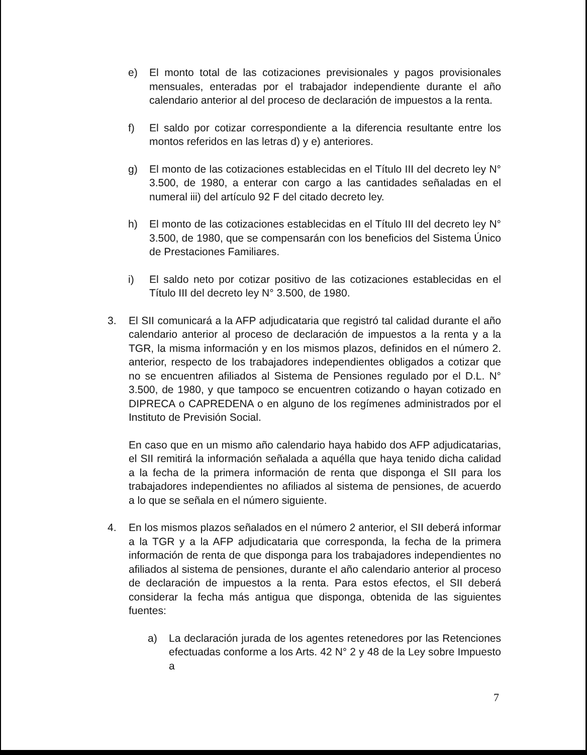e) El monto total de las cotizaciones previsionales y pagos provisionales mensuales, enteradas por el trabajador independiente durante el año calendario anterior al del proceso de declaración de impuestos a la renta.
f) El saldo por cotizar correspondiente a la diferencia resultante entre los montos referidos en las letras d) y e) anteriores.
g) El monto de las cotizaciones establecidas en el Título III del decreto ley N° 3.500, de 1980, a enterar con cargo a las cantidades señaladas en el numeral iii) del artículo 92 F del citado decreto ley.
h) El monto de las cotizaciones establecidas en el Título III del decreto ley N° 3.500, de 1980, que se compensarán con los beneficios del Sistema Único de Prestaciones Familiares.
i) El saldo neto por cotizar positivo de las cotizaciones establecidas en el Título III del decreto ley N° 3.500, de 1980.
3. El SII comunicará a la AFP adjudicataria que registró tal calidad durante el año calendario anterior al proceso de declaración de impuestos a la renta y a la TGR, la misma información y en los mismos plazos, definidos en el número 2. anterior, respecto de los trabajadores independientes obligados a cotizar que no se encuentren afiliados al Sistema de Pensiones regulado por el D.L. N° 3.500, de 1980, y que tampoco se encuentren cotizando o hayan cotizado en DIPRECA o CAPREDENA o en alguno de los regímenes administrados por el Instituto de Previsión Social.
En caso que en un mismo año calendario haya habido dos AFP adjudicatarias, el SII remitirá la información señalada a aquélla que haya tenido dicha calidad a la fecha de la primera información de renta que disponga el SII para los trabajadores independientes no afiliados al sistema de pensiones, de acuerdo a lo que se señala en el número siguiente.
4. En los mismos plazos señalados en el número 2 anterior, el SII deberá informar a la TGR y a la AFP adjudicataria que corresponda, la fecha de la primera información de renta de que disponga para los trabajadores independientes no afiliados al sistema de pensiones, durante el año calendario anterior al proceso de declaración de impuestos a la renta. Para estos efectos, el SII deberá considerar la fecha más antigua que disponga, obtenida de las siguientes fuentes:
a) La declaración jurada de los agentes retenedores por las Retenciones efectuadas conforme a los Arts. 42 N° 2 y 48 de la Ley sobre Impuesto a
7